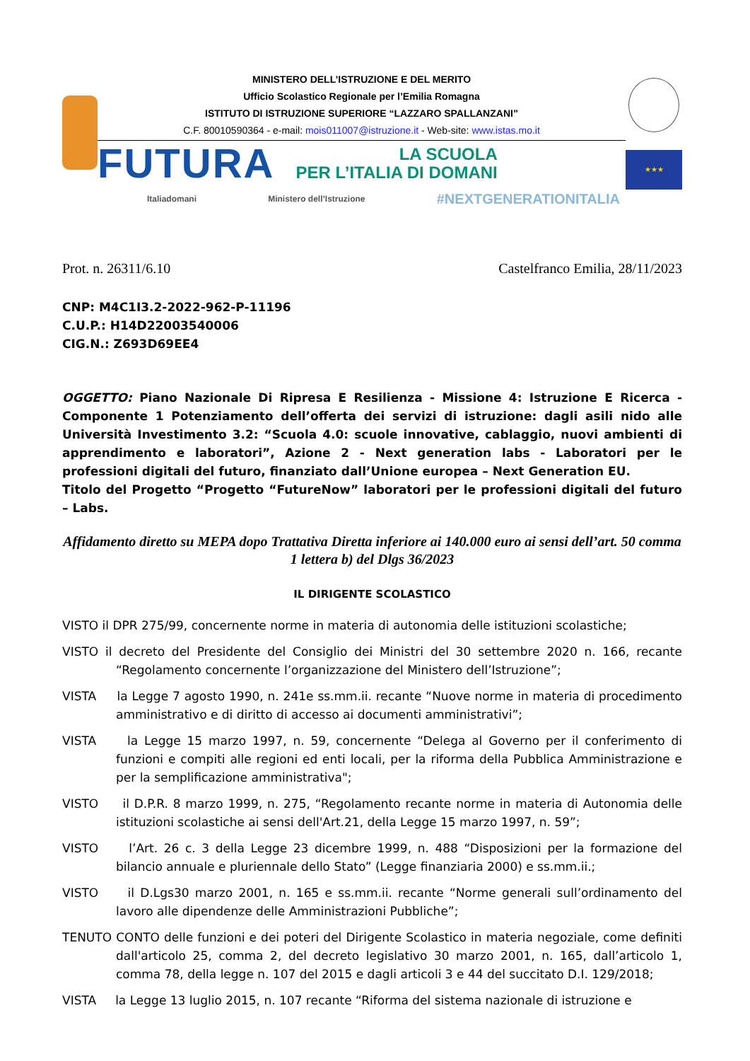MINISTERO DELL’ISTRUZIONE E DEL MERITO
Ufficio Scolastico Regionale per l’Emilia Romagna
ISTITUTO DI ISTRUZIONE SUPERIORE “LAZZARO SPALLANZANI”
C.F. 80010590364 - e-mail: mois011007@istruzione.it - Web-site: www.istas.mo.it
FUTURA
LA SCUOLA
PER L’ITALIA DI DOMANI
Italiadomani Ministero dell’Istruzione #NEXTGENERATIONITALIA
★★★
Prot. n. 26311/6.10 Castelfranco Emilia, 28/11/2023
CNP: M4C1I3.2-2022-962-P-11196
C.U.P.: H14D22003540006
CIG.N.: Z693D69EE4
OGGETTO: Piano Nazionale Di Ripresa E Resilienza - Missione 4: Istruzione E Ricerca - Componente 1 Potenziamento dell’offerta dei servizi di istruzione: dagli asili nido alle Università Investimento 3.2: “Scuola 4.0: scuole innovative, cablaggio, nuovi ambienti di apprendimento e laboratori”, Azione 2 - Next generation labs - Laboratori per le professioni digitali del futuro, finanziato dall’Unione europea – Next Generation EU.
Titolo del Progetto “Progetto “FutureNow” laboratori per le professioni digitali del futuro – Labs.
Affidamento diretto su MEPA dopo Trattativa Diretta inferiore ai 140.000 euro ai sensi dell’art. 50 comma 1 lettera b) del Dlgs 36/2023
IL DIRIGENTE SCOLASTICO
VISTO il DPR 275/99, concernente norme in materia di autonomia delle istituzioni scolastiche;
VISTO il decreto del Presidente del Consiglio dei Ministri del 30 settembre 2020 n. 166, recante “Regolamento concernente l’organizzazione del Ministero dell’Istruzione”;
VISTA la Legge 7 agosto 1990, n. 241e ss.mm.ii. recante “Nuove norme in materia di procedimento amministrativo e di diritto di accesso ai documenti amministrativi”;
VISTA la Legge 15 marzo 1997, n. 59, concernente “Delega al Governo per il conferimento di funzioni e compiti alle regioni ed enti locali, per la riforma della Pubblica Amministrazione e per la semplificazione amministrativa";
VISTO il D.P.R. 8 marzo 1999, n. 275, “Regolamento recante norme in materia di Autonomia delle istituzioni scolastiche ai sensi dell'Art.21, della Legge 15 marzo 1997, n. 59”;
VISTO l’Art. 26 c. 3 della Legge 23 dicembre 1999, n. 488 “Disposizioni per la formazione del bilancio annuale e pluriennale dello Stato” (Legge finanziaria 2000) e ss.mm.ii.;
VISTO il D.Lgs30 marzo 2001, n. 165 e ss.mm.ii. recante “Norme generali sull’ordinamento del lavoro alle dipendenze delle Amministrazioni Pubbliche”;
TENUTO CONTO delle funzioni e dei poteri del Dirigente Scolastico in materia negoziale, come definiti dall'articolo 25, comma 2, del decreto legislativo 30 marzo 2001, n. 165, dall’articolo 1, comma 78, della legge n. 107 del 2015 e dagli articoli 3 e 44 del succitato D.I. 129/2018;
VISTA la Legge 13 luglio 2015, n. 107 recante “Riforma del sistema nazionale di istruzione e